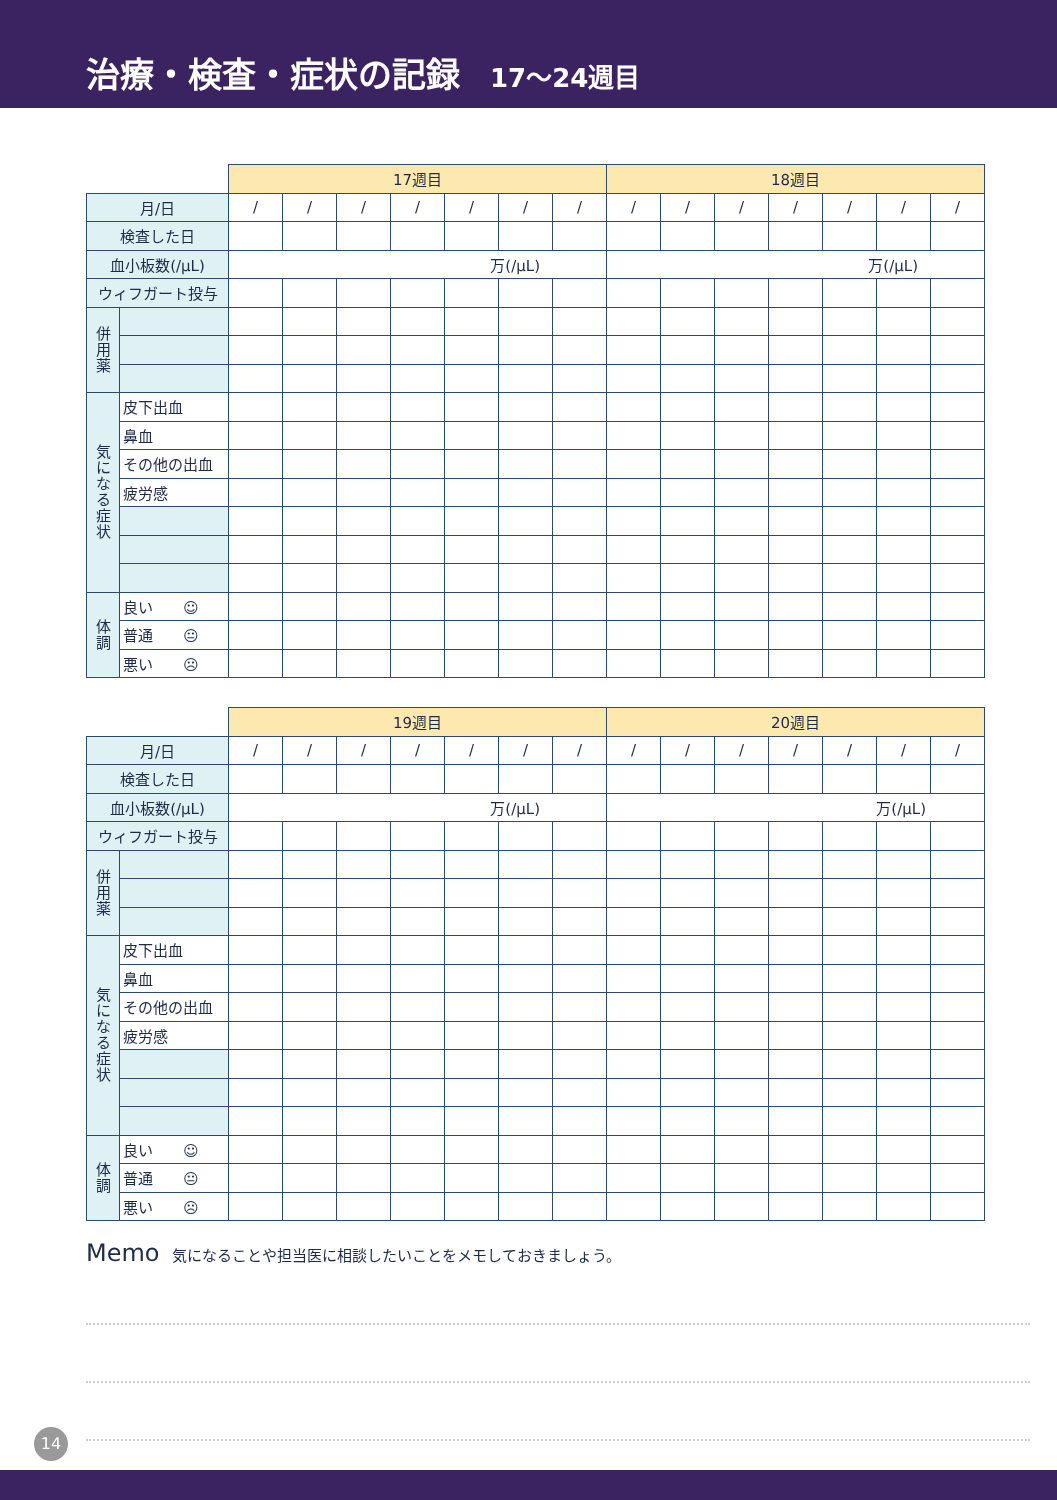治療・検査・症状の記録 17〜24週目
| | | 17週目 | | | | | | | 18週目 | | | | | | |
| 月/日 | | / | / | / | / | / | / | / | / | / | / | / | / | / | / |
| 検査した日 | | | | | | | | | | | | | | | |
| 血小板数(/μL) | | 万(/μL) | | | | | | | 万(/μL) | | | | | | |
| ウィフガート投与 | | | | | | | | | | | | | | | |
| 併 用 薬 | | | | | | | | | | | | | | | |
| 気 に な る 症 状 | 皮下出血 | | | | | | | | | | | | | | |
| | 鼻血 | | | | | | | | | | | | | | |
| | その他の出血 | | | | | | | | | | | | | | |
| | 疲労感 | | | | | | | | | | | | | | |
| 体 調 | 良い ☺ | | | | | | | | | | | | | | |
| | 普通 😐 | | | | | | | | | | | | | | |
| | 悪い ☹ | | | | | | | | | | | | | | |
| | | 19週目 | | | | | | | 20週目 | | | | | | |
| 月/日 | | / | / | / | / | / | / | / | / | / | / | / | / | / | / |
| 検査した日 | | | | | | | | | | | | | | | |
| 血小板数(/μL) | | 万(/μL) | | | | | | | 万(/μL) | | | | | | |
| ウィフガート投与 | | | | | | | | | | | | | | | |
| 併 用 薬 | | | | | | | | | | | | | | | |
| 気 に な る 症 状 | 皮下出血 | | | | | | | | | | | | | | |
| | 鼻血 | | | | | | | | | | | | | | |
| | その他の出血 | | | | | | | | | | | | | | |
| | 疲労感 | | | | | | | | | | | | | | |
| 体 調 | 良い ☺ | | | | | | | | | | | | | | |
| | 普通 😐 | | | | | | | | | | | | | | |
| | 悪い ☹ | | | | | | | | | | | | | | |
Memo 気になることや担当医に相談したいことをメモしておきましょう。
14